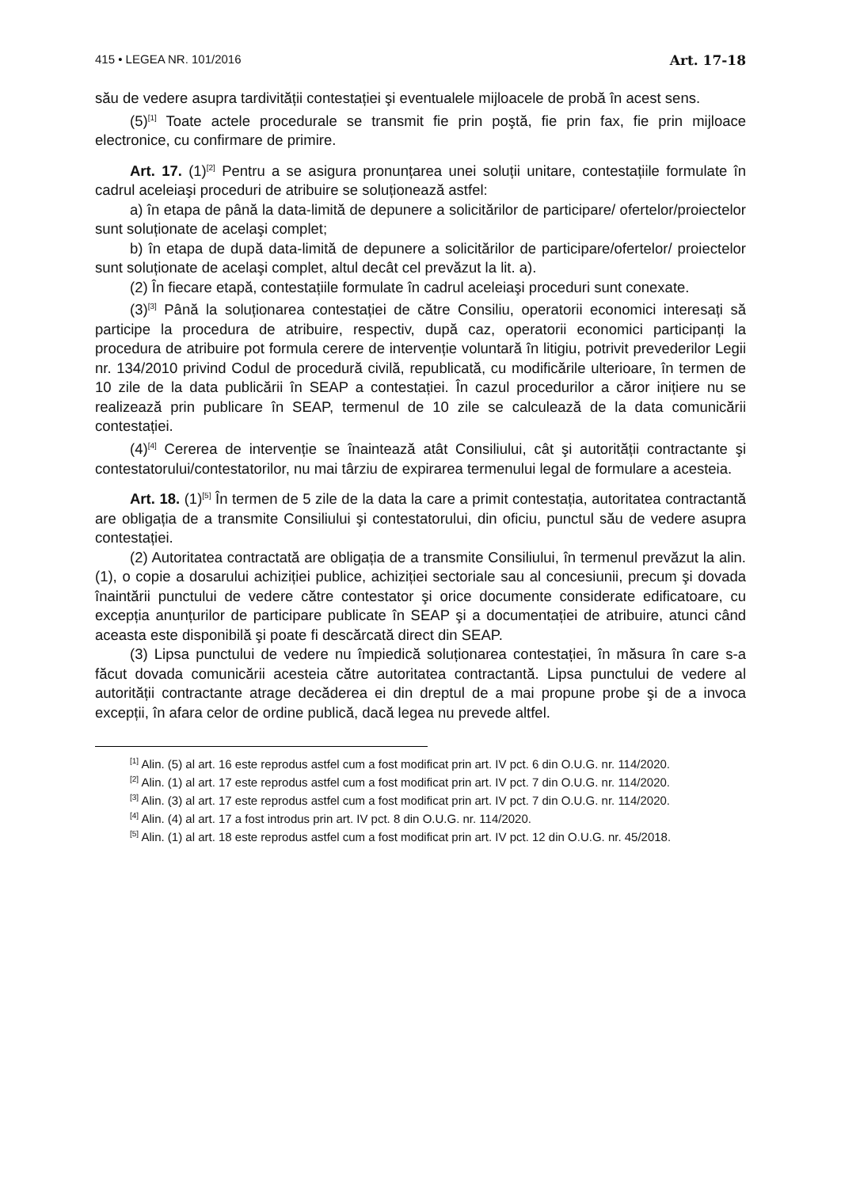415 • LEGEA NR. 101/2016 Art. 17-18
său de vedere asupra tardivității contestației şi eventualele mijloacele de probă în acest sens.
(5)<sup>[1]</sup> Toate actele procedurale se transmit fie prin poştă, fie prin fax, fie prin mijloace electronice, cu confirmare de primire.
Art. 17. (1)<sup>[2]</sup> Pentru a se asigura pronunțarea unei soluții unitare, contestațiile formulate în cadrul aceleiaşi proceduri de atribuire se soluționează astfel:
a) în etapa de până la data-limită de depunere a solicitărilor de participare/ ofertelor/proiectelor sunt soluționate de acelaşi complet;
b) în etapa de după data-limită de depunere a solicitărilor de participare/ofertelor/ proiectelor sunt soluționate de acelaşi complet, altul decât cel prevăzut la lit. a).
(2) În fiecare etapă, contestațiile formulate în cadrul aceleiaşi proceduri sunt conexate.
(3)<sup>[3]</sup> Până la soluționarea contestației de către Consiliu, operatorii economici interesați să participe la procedura de atribuire, respectiv, după caz, operatorii economici participanți la procedura de atribuire pot formula cerere de intervenție voluntară în litigiu, potrivit prevederilor Legii nr. 134/2010 privind Codul de procedură civilă, republicată, cu modificările ulterioare, în termen de 10 zile de la data publicării în SEAP a contestației. În cazul procedurilor a căror inițiere nu se realizează prin publicare în SEAP, termenul de 10 zile se calculează de la data comunicării contestației.
(4)<sup>[4]</sup> Cererea de intervenție se înaintează atât Consiliului, cât şi autorității contractante şi contestatorului/contestatorilor, nu mai târziu de expirarea termenului legal de formulare a acesteia.
Art. 18. (1)<sup>[5]</sup> În termen de 5 zile de la data la care a primit contestația, autoritatea contractantă are obligația de a transmite Consiliului şi contestatorului, din oficiu, punctul său de vedere asupra contestației.
(2) Autoritatea contractată are obligația de a transmite Consiliului, în termenul prevăzut la alin. (1), o copie a dosarului achiziției publice, achiziției sectoriale sau al concesiunii, precum şi dovada înaintării punctului de vedere către contestator şi orice documente considerate edificatoare, cu excepția anunțurilor de participare publicate în SEAP şi a documentației de atribuire, atunci când aceasta este disponibilă şi poate fi descărcată direct din SEAP.
(3) Lipsa punctului de vedere nu împiedică soluționarea contestației, în măsura în care s-a făcut dovada comunicării acesteia către autoritatea contractantă. Lipsa punctului de vedere al autorității contractante atrage decăderea ei din dreptul de a mai propune probe şi de a invoca excepții, în afara celor de ordine publică, dacă legea nu prevede altfel.
<sup>[1]</sup> Alin. (5) al art. 16 este reprodus astfel cum a fost modificat prin art. IV pct. 6 din O.U.G. nr. 114/2020.
<sup>[2]</sup> Alin. (1) al art. 17 este reprodus astfel cum a fost modificat prin art. IV pct. 7 din O.U.G. nr. 114/2020.
<sup>[3]</sup> Alin. (3) al art. 17 este reprodus astfel cum a fost modificat prin art. IV pct. 7 din O.U.G. nr. 114/2020.
<sup>[4]</sup> Alin. (4) al art. 17 a fost introdus prin art. IV pct. 8 din O.U.G. nr. 114/2020.
<sup>[5]</sup> Alin. (1) al art. 18 este reprodus astfel cum a fost modificat prin art. IV pct. 12 din O.U.G. nr. 45/2018.